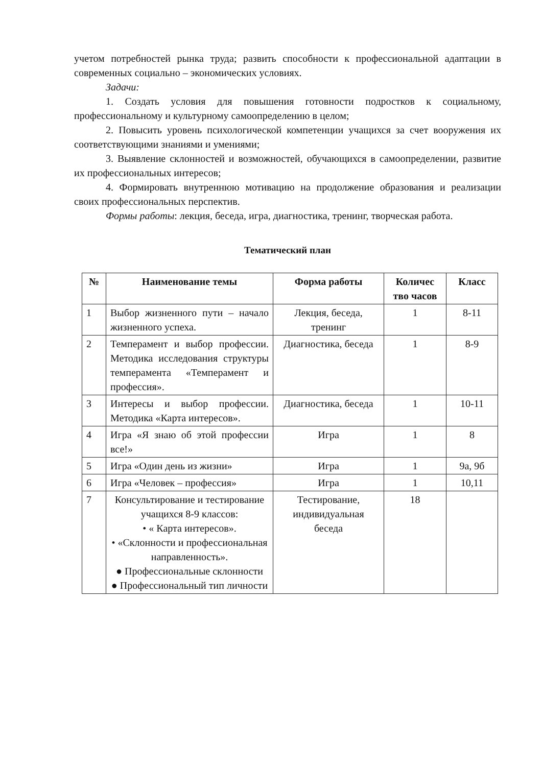учетом потребностей рынка труда; развить способности к профессиональной адаптации в современных социально – экономических условиях.
Задачи:
1. Создать условия для повышения готовности подростков к социальному, профессиональному и культурному самоопределению в целом;
2. Повысить уровень психологической компетенции учащихся за счет вооружения их соответствующими знаниями и умениями;
3. Выявление склонностей и возможностей, обучающихся в самоопределении, развитие их профессиональных интересов;
4. Формировать внутреннюю мотивацию на продолжение образования и реализации своих профессиональных перспектив.
Формы работы: лекция, беседа, игра, диагностика, тренинг, творческая работа.
Тематический план
| № | Наименование темы | Форма работы | Количес тво часов | Класс |
| --- | --- | --- | --- | --- |
| 1 | Выбор жизненного пути – начало жизненного успеха. | Лекция, беседа, тренинг | 1 | 8-11 |
| 2 | Темперамент и выбор профессии. Методика исследования структуры темперамента «Темперамент и профессия». | Диагностика, беседа | 1 | 8-9 |
| 3 | Интересы и выбор профессии. Методика «Карта интересов». | Диагностика, беседа | 1 | 10-11 |
| 4 | Игра «Я знаю об этой профессии все!» | Игра | 1 | 8 |
| 5 | Игра «Один день из жизни» | Игра | 1 | 9а, 9б |
| 6 | Игра «Человек – профессия» | Игра | 1 | 10,11 |
| 7 | Консультирование и тестирование учащихся 8-9 классов: • « Карта интересов». • «Склонности и профессиональная направленность». ● Профессиональные склонности ● Профессиональный тип личности | Тестирование, индивидуальная беседа | 18 | |